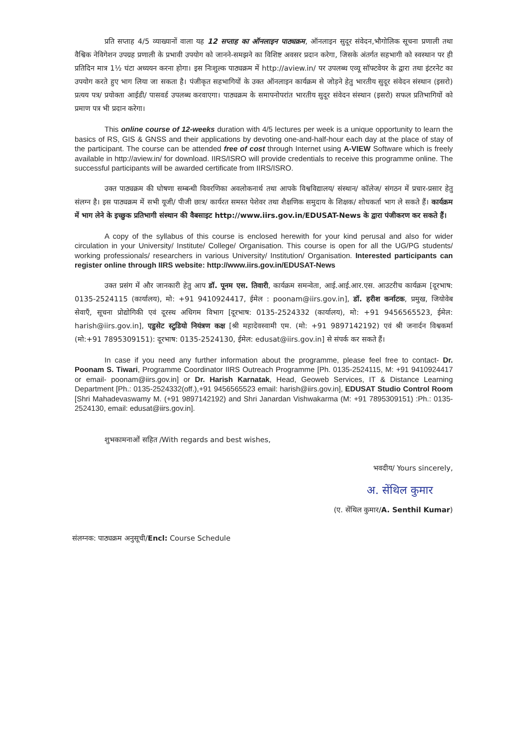प्रति सप्ताह 4/5 व्याख्यानों वाला यह 12 सप्ताह का ऑनलाइन पाठ्यक्रम, ऑनलाइन सुदूर संवेदन,भौगोलिक सूचना प्रणाली तथा वैश्विक नेविगेशन उपग्रह प्रणाली के प्रभावी उपयोग को जानने-समझने का विशिष्ट अवसर प्रदान करेगा, जिसके अंतर्गत सहभागी को स्वस्थान पर ही प्रतिदिन मात्र 1½ घंटा अध्ययन करना होगा। इस निःशुल्क पाठ्यक्रम में http://aview.in/ पर उपलब्ध एव्यू सॉफ्टवेयर के द्वारा तथा इंटरनेट का उपयोग करते हुए भाग लिया जा सकता है। पंजीकृत सहभागियों के उक्त ऑनलाइन कार्यक्रम से जोड़ने हेतु भारतीय सुदूर संवेदन संस्थान (इसरो) प्रत्यय पत्र/ प्रयोक्ता आईडी/ पासवर्ड उपलब्ध करवाएगा। पाठ्यक्रम के समापनोपरांत भारतीय सुदूर संवेदन संस्थान (इसरो) सफल प्रतिभागियों को प्रमाण पत्र भी प्रदान करेगा।
This online course of 12-weeks duration with 4/5 lectures per week is a unique opportunity to learn the basics of RS, GIS & GNSS and their applications by devoting one-and-half-hour each day at the place of stay of the participant. The course can be attended free of cost through Internet using A-VIEW Software which is freely available in http://aview.in/ for download. IIRS/ISRO will provide credentials to receive this programme online. The successful participants will be awarded certificate from IIRS/ISRO.
उक्त पाठ्यक्रम की घोषणा सम्बन्धी विवरणिका अवलोकनार्थ तथा आपके विश्वविद्यालय/ संस्थान/ कॉलेज/ संगठन में प्रचार-प्रसार हेतु संलग्न है। इस पाठ्यक्रम में सभी यूजी/ पीजी छात्र/ कार्यरत समस्त पेशेवर तथा शैक्षणिक समुदाय के शिक्षक/ शोधकर्ता भाग ले सकते हैं। कार्यक्रम में भाग लेने के इच्छुक प्रतिभागी संस्थान की वैबसाइट http://www.iirs.gov.in/EDUSAT-News के द्वारा पंजीकरण कर सकते हैं।
A copy of the syllabus of this course is enclosed herewith for your kind perusal and also for wider circulation in your University/ Institute/ College/ Organisation. This course is open for all the UG/PG students/ working professionals/ researchers in various University/ Institution/ Organisation. Interested participants can register online through IIRS website: http://www.iirs.gov.in/EDUSAT-News
उक्त प्रसंग में और जानकारी हेतु आप डॉ. पूनम एस. तिवारी, कार्यक्रम समन्वेता, आई.आई.आर.एस. आउटरीच कार्यक्रम [दूरभाष: 0135-2524115 (कार्यालय), मो: +91 9410924417, ईमेल : poonam@iirs.gov.in], डॉ. हरीश कर्नाटक, प्रमुख, जियोवेब सेवाएँ, सूचना प्रोद्योगिकी एवं दूरस्थ अधिगम विभाग [दूरभाष: 0135-2524332 (कार्यालय), मो: +91 9456565523, ईमेल: harish@iirs.gov.in], एडुसेट स्टुडियो नियंत्रण कक्ष [श्री महादेवस्वामी एम. (मो: +91 9897142192) एवं श्री जनार्दन विश्वकर्मा (मो:+91 7895309151): दूरभाष: 0135-2524130, ईमेल: edusat@iirs.gov.in] से संपर्क कर सकते हैं।
In case if you need any further information about the programme, please feel free to contact- Dr. Poonam S. Tiwari, Programme Coordinator IIRS Outreach Programme [Ph. 0135-2524115, M: +91 9410924417 or email- poonam@iirs.gov.in] or Dr. Harish Karnatak, Head, Geoweb Services, IT & Distance Learning Department [Ph.: 0135-2524332(off.),+91 9456565523 email: harish@iirs.gov.in], EDUSAT Studio Control Room [Shri Mahadevaswamy M. (+91 9897142192) and Shri Janardan Vishwakarma (M: +91 7895309151) :Ph.: 0135-2524130, email: edusat@iirs.gov.in].
शुभकामनाओं सहित /With regards and best wishes,
भवदीय/ Yours sincerely,
अ. सेंथिल कुमार
(ए. सेंथिल कुमार/A. Senthil Kumar)
संलग्नक: पाठ्यक्रम अनुसूची/Encl: Course Schedule